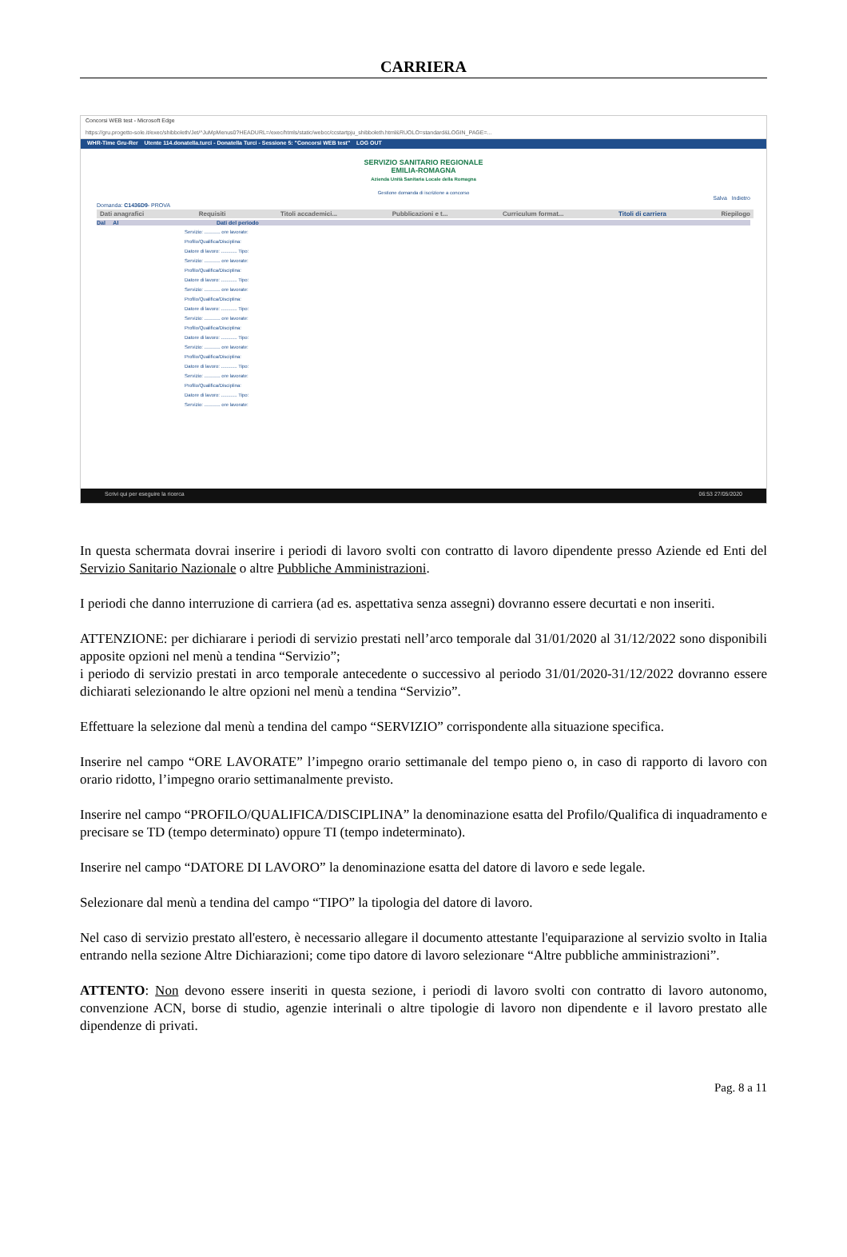CARRIERA
Concorsi WEB test - Microsoft Edge
https://gru.progetto-sole.it/exec/shibboleth/Jet/^JuMpMenus0?HEADURL=/exec/htmls/static/webcc/ccstartpju_shibboleth.html&RUOLO=standard&LOGIN_PAGE=...
WHR-Time Gru-Rer Utente 114.donatella.turci - Donatella Turci - Sessione 5: "Concorsi WEB test" LOG OUT
SERVIZIO SANITARIO REGIONALE
EMILIA-ROMAGNA
Azienda Unità Sanitaria Locale della Romagna
Gestione domanda di iscrizione a concorso
Salva Indietro
Domanda: C1436D9- PROVA
Dati anagrafici Requisiti Titoli accademici... Pubblicazioni e t... Curriculum format... Titoli di carriera Riepilogo
Dal Al Dati del periodo
Servizio: ............ ore lavorate:
Profilo/Qualifica/Disciplina:
Datore di lavoro: ............ Tipo:
Servizio: ............ ore lavorate:
Profilo/Qualifica/Disciplina:
Datore di lavoro: ............ Tipo:
Servizio: ............ ore lavorate:
Profilo/Qualifica/Disciplina:
Datore di lavoro: ............ Tipo:
Servizio: ............ ore lavorate:
Profilo/Qualifica/Disciplina:
Datore di lavoro: ............ Tipo:
Servizio: ............ ore lavorate:
Profilo/Qualifica/Disciplina:
Datore di lavoro: ............ Tipo:
Servizio: ............ ore lavorate:
Profilo/Qualifica/Disciplina:
Datore di lavoro: ............ Tipo:
Servizio: ............ ore lavorate:
Scrivi qui per eseguire la ricerca 06:53 27/05/2020
In questa schermata dovrai inserire i periodi di lavoro svolti con contratto di lavoro dipendente presso Aziende ed Enti del Servizio Sanitario Nazionale o altre Pubbliche Amministrazioni.
I periodi che danno interruzione di carriera (ad es. aspettativa senza assegni) dovranno essere decurtati e non inseriti.
ATTENZIONE: per dichiarare i periodi di servizio prestati nell’arco temporale dal 31/01/2020 al 31/12/2022 sono disponibili apposite opzioni nel menù a tendina “Servizio”;
i periodo di servizio prestati in arco temporale antecedente o successivo al periodo 31/01/2020-31/12/2022 dovranno essere dichiarati selezionando le altre opzioni nel menù a tendina “Servizio”.
Effettuare la selezione dal menù a tendina del campo “SERVIZIO” corrispondente alla situazione specifica.
Inserire nel campo “ORE LAVORATE” l’impegno orario settimanale del tempo pieno o, in caso di rapporto di lavoro con orario ridotto, l’impegno orario settimanalmente previsto.
Inserire nel campo “PROFILO/QUALIFICA/DISCIPLINA” la denominazione esatta del Profilo/Qualifica di inquadramento e precisare se TD (tempo determinato) oppure TI (tempo indeterminato).
Inserire nel campo “DATORE DI LAVORO” la denominazione esatta del datore di lavoro e sede legale.
Selezionare dal menù a tendina del campo “TIPO” la tipologia del datore di lavoro.
Nel caso di servizio prestato all'estero, è necessario allegare il documento attestante l'equiparazione al servizio svolto in Italia entrando nella sezione Altre Dichiarazioni; come tipo datore di lavoro selezionare “Altre pubbliche amministrazioni”.
ATTENTO: Non devono essere inseriti in questa sezione, i periodi di lavoro svolti con contratto di lavoro autonomo, convenzione ACN, borse di studio, agenzie interinali o altre tipologie di lavoro non dipendente e il lavoro prestato alle dipendenze di privati.
Pag. 8 a 11